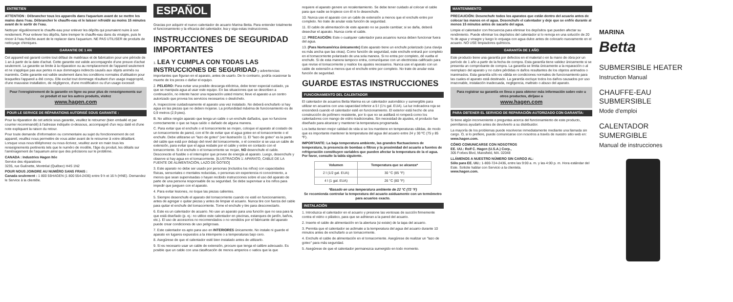ENTRETIEN
ATTENTION : Débrancher tous les appareils dans l'aquarium avant de se mettre les mains dans l'eau. Débrancher le chauffe-eau et le laisser refroidir au moins 15 minutes avant de le sortir de l'eau.
Nettoyer régulièrement le chauffe-eau pour enlever les dépôts qui pourraient nuire à son rendement. Pour enlever les dépôts, faire tremper le chauffe-eau dans du vinaigre, puis le rincer à l'eau fraîche avant de le replacer dans l'aquarium. NE PAS UTILISER de produits de nettoyage chimiques.
GARANTIE DE 1 AN
Cet appareil est garanti contre tout défaut de matériaux et de fabrication pour une période de 1 an à partir de la date d'achat. Cette garantie est valide accompagnée d'une preuve d'achat seulement. La garantie se limite à la réparation ou au remplacement de l'appareil seulement et ne s'applique pas aux pertes ni aux dommages indirects causés aux objets animés ou inanimés. Cette garantie est valide seulement dans les conditions normales d'utilisation pour lesquelles l'appareil a été conçu. Elle exclut tout dommage résultant d'un usage inapproprié, d'une mauvaise installation, de négligence, d'une modification ou d'un usage excessif.
Pour l'enregistrement de la garantie en ligne ou pour plus de renseignements sur ce produit et sur les autres produits, visitez
www.hagen.com
POUR LE SERVICE DE RÉPARATIONS AUTORISÉ SOUS GARANTIE :
Pour la réparation de cet article sous garantie, veuillez le retourner (bien emballé et par courrier recommandé) à l'adresse indiquée ci-dessous, accompagné d'un reçu daté et d'une note expliquant la raison du retour.
Pour toute demande d'information ou commentaire au sujet du fonctionnement de cet appareil, veuillez nous permettre de vous aider avant de le retourner à votre détaillant. Lorsque vous nous téléphonez ou nous écrivez, veuillez avoir en main tous les renseignements pertinents tels que le numéro de modèle, l'âge du produit, les détails sur l'aménagement de l'aquarium ainsi que des précisions sur le problème.
CANADA : Industries Hagen ltée
Service des réparations
3235, rue Guénette, Montréal (Québec) H4S 1N2
POUR NOUS JOINDRE AU NUMÉRO SANS FRAIS :
Canada seulement : 1 800 55HAGEN (1 800 554-2436) entre 9 h et 16 h (HNE). Demandez le Service à la clientèle.
ESPAÑOL
Gracias por adquirir el nuevo calentador de acuario Marina Betta. Para entender totalmente el funcionamiento y la eficacia del calentador, lea y siga estas instrucciones.
INSTRUCCIONES DE SEGURIDAD IMPORTANTES
1. LEA Y CUMPLA CON TODAS LAS INSTRUCCIONES DE SEGURIDAD y advertencias importantes que figuran en el aparato, antes de usarlo. De lo contrario, podría ocasionar la muerte de los peces o dañar el equipo.
2. PELIGRO: Para evitar una posible descarga eléctrica, debe tener especial cuidado, ya que se manipula agua al usar este equipo. En las situaciones que se describen a continuación, no intente hacer una reparación usted mismo; lleve el aparato a un centro autorizado que provea los servicios necesarios o deséchelo.
A. Inspeccione cuidadosamente el aparato una vez instalado. No deberá enchufarlo si hay agua en las piezas que no deben mojarse. La profundidad máxima de funcionamiento es de 0,9 metros (2,9 pies).
B. No utilice ningún aparato que tenga un cable o un enchufe dañados, que no funcione correctamente o que se haya caído o dañado de alguna manera.
C. Para evitar que el enchufe o el tomacorriente se mojen, coloque el aparato al costado de un tomacorriente de pared, con el fin de evitar que el agua gotee en el tomacorriente o el enchufe. Debe utilizarse un "lazo de goteo" (ver ilustración 1). El "lazo de goteo" es la parte del cable que está por debajo del nivel del tomacorriente, o el conector si se usa un cable de extensión, para evitar que el agua resbale por el cable y entre en contacto con el tomacorriente. Si el enchufe o el tomacorriente se mojan, NO desenchufe el cable. Desconecte el fusible o el interruptor que provee de energía al aparato. Luego, desenchufe y observe si hay agua en el tomacorriente. [ILUSTRACIÓN 1: APARATO, CABLE DE LA FUENTE DE ALIMENTACIÓN, LAZO DE GOTEO]
3. Este aparato no debe ser usado por personas (incluidos los niños) con capacidades físicas, sensoriales o mentales reducidas, o personas sin experiencia ni conocimiento, a menos que sean supervisadas o hayan recibido instrucciones sobre el uso del aparato de parte de una persona responsable de su seguridad. Se debe supervisar a los niños para impedir que jueguen con el aparato.
4. Para evitar lesiones, no toque las piezas calientes.
5. Siempre desenchufe el aparato del tomacorriente cuando no esté en funcionamiento, antes de agregar o quitar piezas y antes de limpiar el acuario. Nunca tire con fuerza del cable para quitar el enchufe del tomacorriente. Tome el enchufe y tire para desconectarlo.
6. Este es un calentador de acuario. No use un aparato para una función que no sea para la que está diseñado (p. ej.: no utilice este calentador en piscinas, estanques de jardín, baños, etc.). El uso de accesorios no recomendados o no vendidos por el fabricante del aparato puede crear condiciones de uso peligrosas.
7. Este calentador es apto para uso en INTERIORES únicamente. No instale ni guarde el aparato en lugares expuestos a la intemperie o a temperaturas bajo cero.
8. Asegúrese de que el calentador esté bien instalado antes de utilizarlo.
9. Si es necesario usar un cable de extensión, procure que tenga el calibre adecuado. Es posible que un cable con una clasificación de menos amperios o vatios que la que
requiere el aparato genere un recalentamiento. Se debe tener cuidado al colocar el cable para que nadie se tropiece con él ni lo desenchufe.
10. Nunca use el aparato con un cable de extensión a menos que el enchufe entre por completo. No trate de anular esta función de seguridad.
11. El cable de alimentación de este aparato no se puede cambiar; si se daña, deberá desechar el aparato. Nunca corte el cable.
12. PRECAUCIÓN: Este o cualquier calentador para acuarios nunca deben funcionar fuera del agua.
13. (Para Norteamérica únicamente) Este aparato tiene un enchufe polarizado (una clavija es más ancha que las otras). Como función de seguridad, este enchufe entrará por completo en el tomacorriente polarizado de una sola manera. Si no entra por completo, dé vuelta el enchufe. Si de esta manera tampoco entra, comuníquese con un electricista calificado para que revise el tomacorriente y realice los ajustes necesarios. Nunca use el aparato con un cable de extensión a menos que el enchufe entre por completo. No trate de anular esta función de seguridad.
GUARDE ESTAS INSTRUCCIONES
FUNCIONAMIENTO DEL CALENTADOR
El calentador de acuarios Betta Marina es un calentador automático y sumergible para utilizar en acuarios con una capacidad inferior a 5 l (1½ gal. EUA). La luz indicadora roja se encenderá cuando el calentador esté en funcionamiento. El exterior está hecho de una construcción de polímero resistente, por lo que no se astillará ni romperá como los calentadores con mango de vidrio tradicionales. Sin necesidad de ajustes, el producto fue diseñado para alcanzar y mantener la temperatura programada.
Los betta tienen mejor calidad de vida si se los mantiene en temperaturas cálidas, de modo que es importante mantener la temperatura del agua del acuario entre 24 y 30 ºC (75 y 85 ºF).
IMPORTANTE: La baja temperatura ambiente, las grandes fluctuaciones de temperatura, la presencia de bombas o filtros y la proximidad del acuario a fuentes de refrigeración constituyen variables que pueden afectar la temperatura de la el agua. Por favor, consulte la tabla siguiente.
| Volumen | Temperatura que se alcanza* |
| --- | --- |
| 2 l (1/2 gal. EUA) | 30 °C (85 °F) |
| 4 l (1 gal. EUA) | 26 °C (80 °F) |
*Basado en una temperatura ambiente de 22 °C (72 °F)
Se recomienda controlar la temperatura del acuario asiduamente con un termómetro para acuarios exacto.
INSTALACIÓN
1. Introduzca el calentador en el acuario y presione las ventosas de succión firmemente contra el vidrio o plástico, para que se adhieran a la pared del acuario.
2. Inserte el cable de alimentación en la abertura (si existe) de la tapa del acuario.
3. Permita que el calentador se aclimate a la temperatura del agua del acuario durante 10 minutos antes de enchufarlo a un tomacorriente.
4. Enchufe el cable de alimentación en el tomacorriente. Asegúrese de realizar un "lazo de goteo" para más seguridad.
5. Asegúrese de que el calentador permanezca sumergido en todo momento.
MANTENIMIENTO
PRECAUCIÓN: Desenchufe todos los aparatos que están dentro del acuario antes de colocar las manos en el agua. Desenchufe el calentador y deje que se enfríe durante al menos 15 minutos antes de sacarlo del agua.
Limpie el calentador con frecuencia para eliminar los depósitos que pueden afectar su rendimiento. Puede eliminar los depósitos del calentador si lo remoja en una solución de 20 % de agua y vinagre y luego lo enjuaga con agua dulce antes de colocarlo nuevamente en el acuario. NO USE limpiadores químicos.
GARANTÍA DE 1 AÑO
Este producto tiene una garantía por defectos en el material o en la mano de obra por un período de 1 año a partir de la fecha de compra. Esta garantía tiene validez únicamente si se presenta un comprobante de compra. La garantía se limita únicamente a la reparación o al reemplazo del aparato y no cubre pérdidas ni daños resultantes de los objetos animados o inanimados. Esta garantía sólo es válida en condiciones normales de funcionamiento para las cuales el aparato está destinado. La garantía excluye todos los daños causados por uso irrazonable, instalación inadecuada, negligencia, maltrato o abuso del aparato.
Para registrar su garantía en línea o para obtener más información sobre este u otros productos, diríjase a
www.hagen.com
PARA OBTENER EL SERVICIO DE REPARACIÓN AUTORIZADO CON GARANTÍA:
Si tiene algún inconveniente o preguntas acerca del funcionamiento de este producto, permítanos ayudarlo antes de devolverlo a su distribuidor.
La mayoría de los problemas puede resolverse inmediatamente mediante una llamada sin cargo. O, si lo prefiere, puede comunicarse con nosotros a través de nuestro sitio web en: www.hagen.com.
CÓMO COMUNICARSE CON NOSOTROS
EE. UU.: Rolf C. Hagen (U.S.A.) Corp.,
305 Forbes Blvd, Mansfield, MA. 02048
LLÁMENOS A NUESTRO NÚMERO SIN CARGO AL:
Sólo para EE. UU.: 1-800-724-2436, entre las 9:00 a. m. y las 4:00 p. m. Hora estándar del Este. Solicite hablar con Servicio a la clientela.
www.hagen.com.
MARINA
Betta
SUBMERSIBLE HEATER
Instruction Manual
CHAUFFE-EAU SUBMERSIBLE
Mode d'emploi
CALENTADOR SUMERGIBLE
Manual de instrucciones